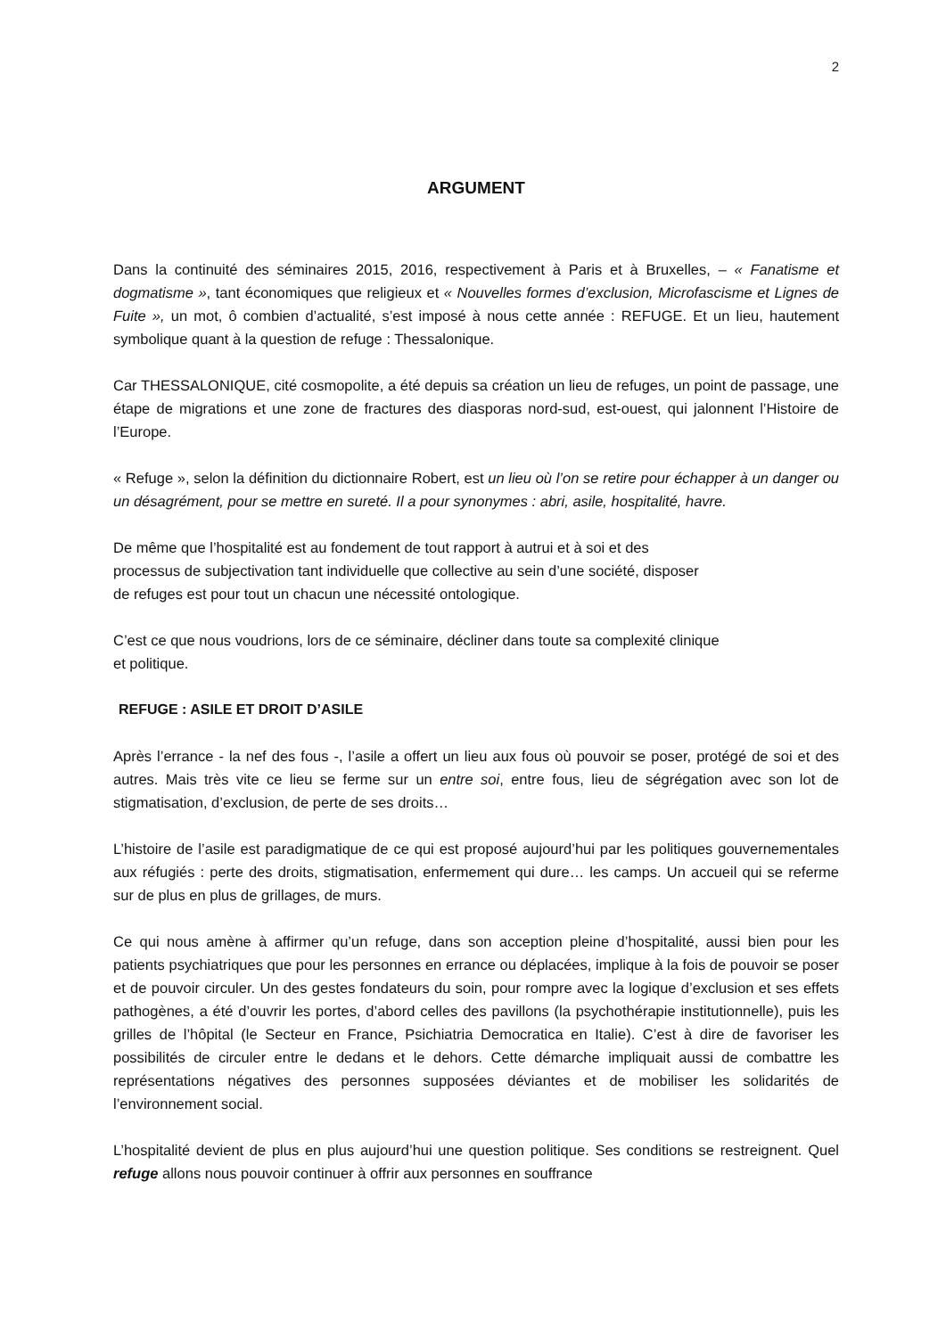2
ARGUMENT
Dans la continuité des séminaires 2015, 2016, respectivement à Paris et à Bruxelles, – « Fanatisme et dogmatisme », tant économiques que religieux et « Nouvelles formes d’exclusion, Microfascisme et Lignes de Fuite », un mot, ô combien d’actualité, s’est imposé à nous cette année : REFUGE. Et un lieu, hautement symbolique quant à la question de refuge : Thessalonique.
Car THESSALONIQUE, cité cosmopolite, a été depuis sa création un lieu de refuges, un point de passage, une étape de migrations et une zone de fractures des diasporas nord-sud, est-ouest, qui jalonnent l’Histoire de l’Europe.
« Refuge », selon la définition du dictionnaire Robert, est un lieu où l’on se retire pour échapper à un danger ou un désagrément, pour se mettre en sureté. Il a pour synonymes : abri, asile, hospitalité, havre.
De même que l’hospitalité est au fondement de tout rapport à autrui et à soi et des
processus de subjectivation tant individuelle que collective au sein d’une société, disposer
de refuges est pour tout un chacun une nécessité ontologique.
C’est ce que nous voudrions, lors de ce séminaire, décliner dans toute sa complexité clinique
et politique.
REFUGE : ASILE ET DROIT D’ASILE
Après l’errance - la nef des fous -, l’asile a offert un lieu aux fous où pouvoir se poser, protégé de soi et des autres. Mais très vite ce lieu se ferme sur un entre soi, entre fous, lieu de ségrégation avec son lot de stigmatisation, d’exclusion, de perte de ses droits…
L’histoire de l’asile est paradigmatique de ce qui est proposé aujourd’hui par les politiques gouvernementales aux réfugiés : perte des droits, stigmatisation, enfermement qui dure… les camps. Un accueil qui se referme sur de plus en plus de grillages, de murs.
Ce qui nous amène à affirmer qu’un refuge, dans son acception pleine d’hospitalité, aussi bien pour les patients psychiatriques que pour les personnes en errance ou déplacées, implique à la fois de pouvoir se poser et de pouvoir circuler. Un des gestes fondateurs du soin, pour rompre avec la logique d’exclusion et ses effets pathogènes, a été d’ouvrir les portes, d’abord celles des pavillons (la psychothérapie institutionnelle), puis les grilles de l’hôpital (le Secteur en France, Psichiatria Democratica en Italie). C’est à dire de favoriser les possibilités de circuler entre le dedans et le dehors. Cette démarche impliquait aussi de combattre les représentations négatives des personnes supposées déviantes et de mobiliser les solidarités de l’environnement social.
L’hospitalité devient de plus en plus aujourd’hui une question politique. Ses conditions se restreignent. Quel refuge allons nous pouvoir continuer à offrir aux personnes en souffrance